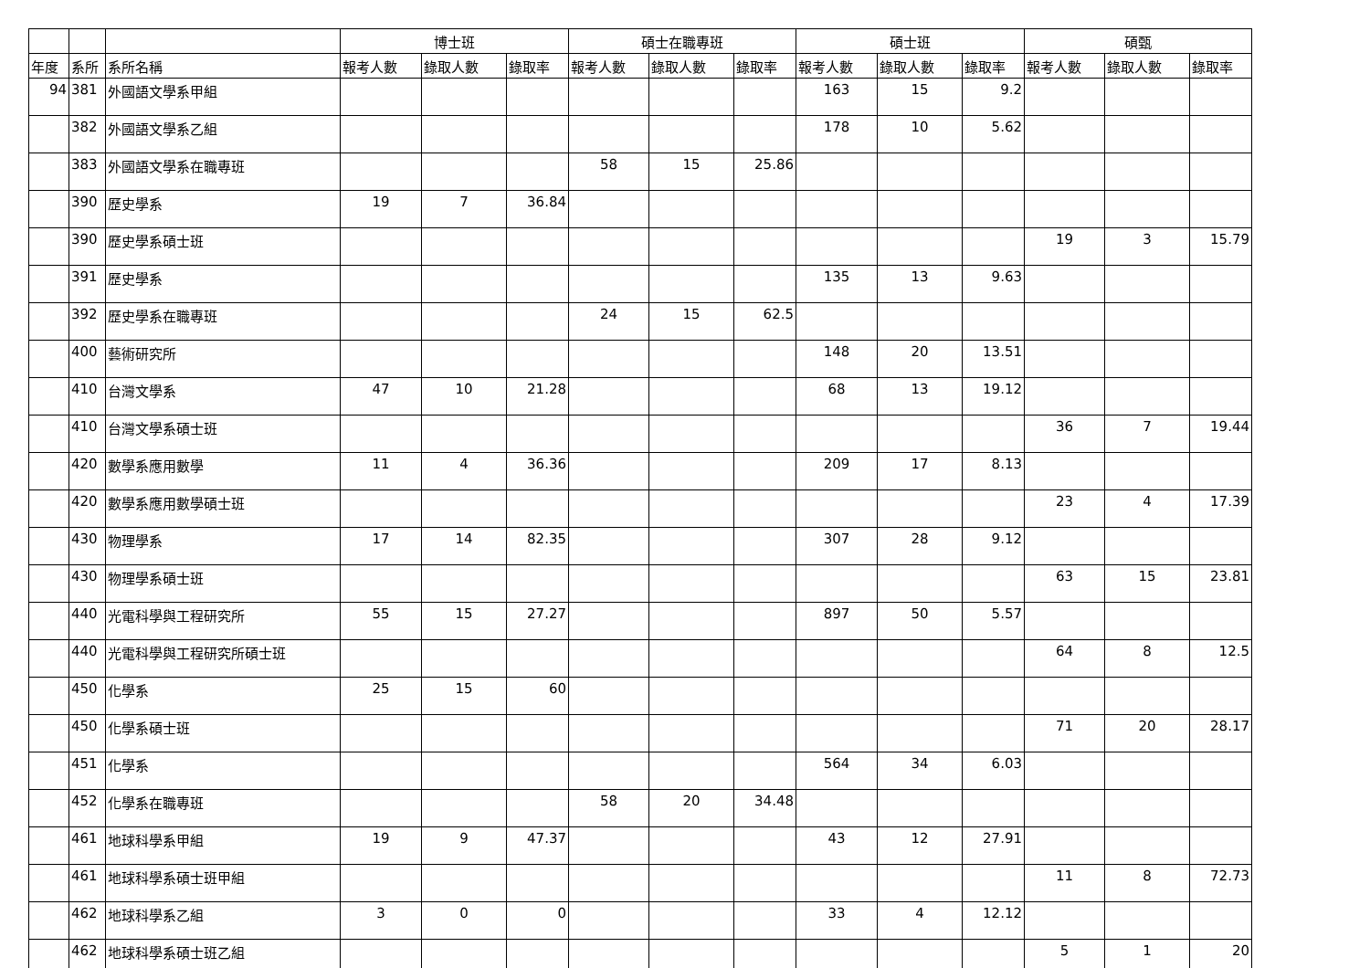| | | | 博士班 | | | 碩士在職專班 | | | 碩士班 | | | 碩甄 | | |
| --- | --- | --- | --- | --- | --- | --- | --- | --- | --- | --- | --- | --- | --- | --- |
| 年度 | 系所 | 系所名稱 | 報考人數 | 錄取人數 | 錄取率 | 報考人數 | 錄取人數 | 錄取率 | 報考人數 | 錄取人數 | 錄取率 | 報考人數 | 錄取人數 | 錄取率 |
| 94 | 381 | 外國語文學系甲組 | | | | | | | 163 | 15 | 9.2 | | | |
| | 382 | 外國語文學系乙組 | | | | | | | 178 | 10 | 5.62 | | | |
| | 383 | 外國語文學系在職專班 | | | | 58 | 15 | 25.86 | | | | | | |
| | 390 | 歷史學系 | 19 | 7 | 36.84 | | | | | | | | | |
| | 390 | 歷史學系碩士班 | | | | | | | | | | 19 | 3 | 15.79 |
| | 391 | 歷史學系 | | | | | | | 135 | 13 | 9.63 | | | |
| | 392 | 歷史學系在職專班 | | | | 24 | 15 | 62.5 | | | | | | |
| | 400 | 藝術研究所 | | | | | | | 148 | 20 | 13.51 | | | |
| | 410 | 台灣文學系 | 47 | 10 | 21.28 | | | | 68 | 13 | 19.12 | | | |
| | 410 | 台灣文學系碩士班 | | | | | | | | | | 36 | 7 | 19.44 |
| | 420 | 數學系應用數學 | 11 | 4 | 36.36 | | | | 209 | 17 | 8.13 | | | |
| | 420 | 數學系應用數學碩士班 | | | | | | | | | | 23 | 4 | 17.39 |
| | 430 | 物理學系 | 17 | 14 | 82.35 | | | | 307 | 28 | 9.12 | | | |
| | 430 | 物理學系碩士班 | | | | | | | | | | 63 | 15 | 23.81 |
| | 440 | 光電科學與工程研究所 | 55 | 15 | 27.27 | | | | 897 | 50 | 5.57 | | | |
| | 440 | 光電科學與工程研究所碩士班 | | | | | | | | | | 64 | 8 | 12.5 |
| | 450 | 化學系 | 25 | 15 | 60 | | | | | | | | | |
| | 450 | 化學系碩士班 | | | | | | | | | | 71 | 20 | 28.17 |
| | 451 | 化學系 | | | | | | | 564 | 34 | 6.03 | | | |
| | 452 | 化學系在職專班 | | | | 58 | 20 | 34.48 | | | | | | |
| | 461 | 地球科學系甲組 | 19 | 9 | 47.37 | | | | 43 | 12 | 27.91 | | | |
| | 461 | 地球科學系碩士班甲組 | | | | | | | | | | 11 | 8 | 72.73 |
| | 462 | 地球科學系乙組 | 3 | 0 | 0 | | | | 33 | 4 | 12.12 | | | |
| | 462 | 地球科學系碩士班乙組 | | | | | | | | | | 5 | 1 | 20 |